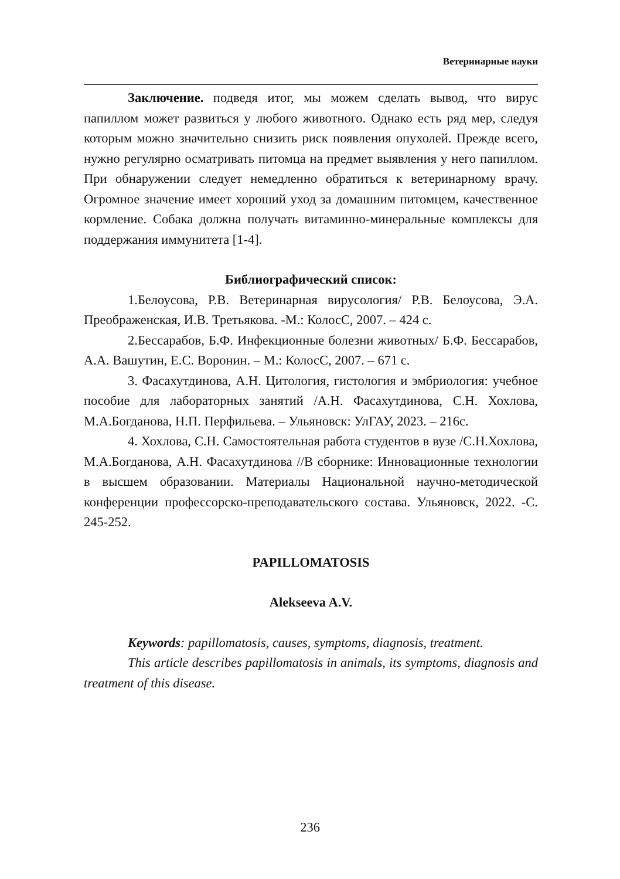Ветеринарные науки
Заключение. подведя итог, мы можем сделать вывод, что вирус папиллом может развиться у любого животного. Однако есть ряд мер, следуя которым можно значительно снизить риск появления опухолей. Прежде всего, нужно регулярно осматривать питомца на предмет выявления у него папиллом. При обнаружении следует немедленно обратиться к ветеринарному врачу. Огромное значение имеет хороший уход за домашним питомцем, качественное кормление. Собака должна получать витаминно-минеральные комплексы для поддержания иммунитета [1-4].
Библиографический список:
1.Белоусова, Р.В. Ветеринарная вирусология/ Р.В. Белоусова, Э.А. Преображенская, И.В. Третьякова. -М.: КолосС, 2007. – 424 с.
2.Бессарабов, Б.Ф. Инфекционные болезни животных/ Б.Ф. Бессарабов, А.А. Вашутин, Е.С. Воронин. – М.: КолосС, 2007. – 671 с.
3. Фасахутдинова, А.Н. Цитология, гистология и эмбриология: учебное пособие для лабораторных занятий /А.Н. Фасахутдинова, С.Н. Хохлова, М.А.Богданова, Н.П. Перфильева. – Ульяновск: УлГАУ, 2023. – 216с.
4. Хохлова, С.Н. Самостоятельная работа студентов в вузе /С.Н.Хохлова, М.А.Богданова, А.Н. Фасахутдинова //В сборнике: Инновационные технологии в высшем образовании. Материалы Национальной научно-методической конференции профессорско-преподавательского состава. Ульяновск, 2022. -С. 245-252.
PAPILLOMATOSIS
Alekseeva A.V.
Keywords: papillomatosis, causes, symptoms, diagnosis, treatment.
This article describes papillomatosis in animals, its symptoms, diagnosis and treatment of this disease.
236